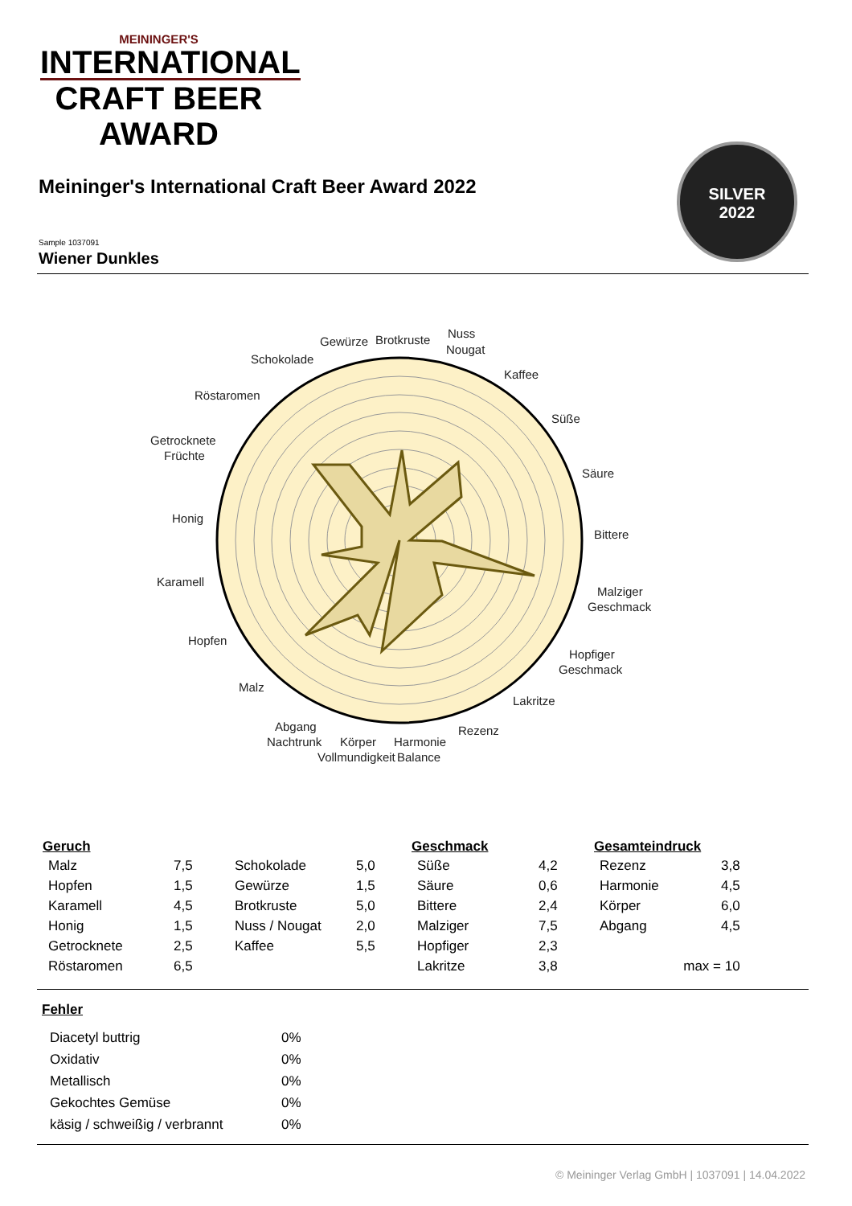MEININGER'S
INTERNATIONAL
CRAFT BEER AWARD
Meininger's International Craft Beer Award 2022
SILVER
2022
Sample 1037091
Wiener Dunkles
Gewürze
Brotkruste
Nuss
Nougat
Schokolade
Kaffee
Röstaromen
Süße
Getrocknete
Früchte
Säure
Honig
Bittere
Karamell
Malziger
Geschmack
Hopfen
Hopfiger
Geschmack
Malz
Lakritze
Abgang
Rezenz
Nachtrunk
Körper
Harmonie
Vollmundigkeit
Balance
| Geruch | | | | Geschmack | | Gesamteindruck | |
| --- | --- | --- | --- | --- | --- | --- | --- |
| Malz | 7,5 | Schokolade | 5,0 | Süße | 4,2 | Rezenz | 3,8 |
| Hopfen | 1,5 | Gewürze | 1,5 | Säure | 0,6 | Harmonie | 4,5 |
| Karamell | 4,5 | Brotkruste | 5,0 | Bittere | 2,4 | Körper | 6,0 |
| Honig | 1,5 | Nuss / Nougat | 2,0 | Malziger | 7,5 | Abgang | 4,5 |
| Getrocknete | 2,5 | Kaffee | 5,5 | Hopfiger | 2,3 | | |
| Röstaromen | 6,5 | | | Lakritze | 3,8 | max = 10 | |
Fehler
| Diacetyl buttrig | 0% |
| Oxidativ | 0% |
| Metallisch | 0% |
| Gekochtes Gemüse | 0% |
| käsig / schweißig / verbrannt | 0% |
© Meininger Verlag GmbH | 1037091 | 14.04.2022